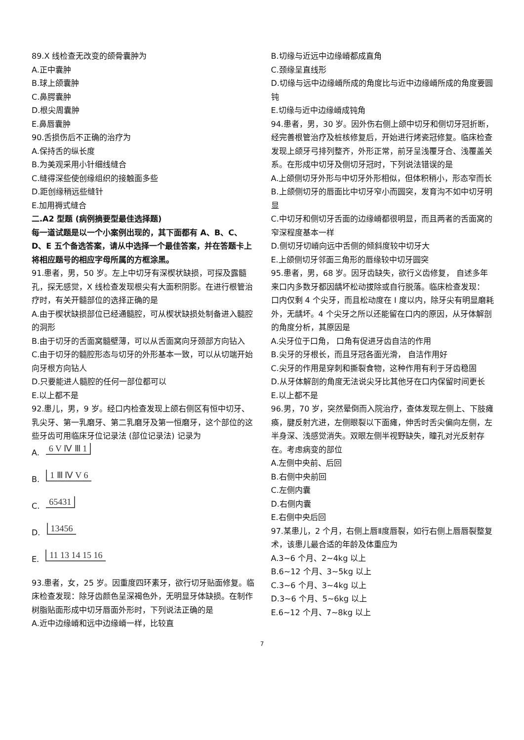89.X 线检查无改变的颌骨囊肿为
A.正中囊肿
B.球上颌囊肿
C.鼻腭囊肿
D.根尖周囊肿
E.鼻唇囊肿
90.舌损伤后不正确的治疗为
A.保持舌的纵长度
B.为美观采用小针细线缝合
C.缝得深些使创缘组织的接触面多些
D.距创缘稍远些缝针
E.加用褥式缝合
二.A2 型题 (病例摘要型最佳选择题)
每一道试题是以一个小案例出现的，其下面都有 A、B、C、D、E 五个备选答案，请从中选择一个最佳答案，并在答题卡上将相应题号的相应字母所属的方框涂黑。
91.患者，男，50 岁。左上中切牙有深楔状缺损，可探及露髓孔，探无感觉，X 线检查发现根尖有大面积阴影。在进行根管治疗时，有关开髓部位的选择正确的是
A.由于楔状缺损部位已经通髓腔，可从楔状缺损处制备进入髓腔的洞形
B.由于切牙的舌面窝髓壁薄，可以从舌面窝向牙颈部方向钻入
C.由于切牙的髓腔形态与切牙的外形基本一致，可以从切端开始向牙根方向钻人
D.只要能进人髓腔的任何一部位都可以
E.以上都不是
92.患儿，男，9 岁。经口内检查发现上颌右侧区有恒中切牙、乳尖牙、第一乳磨牙、第二乳磨牙及第一恒磨牙，这个部位的这些牙齿可用临床牙位记录法 (部位记录法) 记录为
A. 6 V Ⅳ Ⅲ 1
B. 1 Ⅲ Ⅳ V 6
C. 65431
D. 13456
E. 11 13 14 15 16
93.患者，女，25 岁。因重度四环素牙，欲行切牙贴面修复。临床检查发现：除牙齿颜色呈深褐色外，无明显牙体缺损。在制作树脂贴面形成中切牙唇面外形时，下列说法正确的是
A.近中边缘嵴和远中边缘嵴一样，比较直
B.切缘与近远中边缘嵴都成直角
C.颈缘呈直线形
D.切缘与远中边缘嵴所成的角度比与近中边缘嵴所成的角度要圆钝
E.切缘与近中边缘嵴成钝角
94.患者，男，30 岁。因外伤右侧上颌中切牙和侧切牙冠折断，经完善根管治疗及桩核修复后，开始进行烤瓷冠修复。临床检查发现上颌牙弓排列整齐，外形正常，前牙呈浅覆牙合、浅覆盖关系。在形成中切牙及侧切牙冠时，下列说法错误的是
A.上颌侧切牙外形与中切牙外形相似，但体积稍小，形态窄而长
B.上颌侧切牙的唇面比中切牙窄小而圆突，发育沟不如中切牙明显
C.中切牙和侧切牙舌面的边缘嵴都很明显，而且两者的舌面窝的窄深程度基本一样
D.侧切牙切嵴向远中舌侧的倾斜度较中切牙大
E.上颌侧切牙邻面三角形的唇缘较中切牙圆突
95.患者，男，68 岁。因牙齿缺失，欲行义齿修复， 自述多年来口内多数牙都因龋坏松动拔除或自行脱落。临床检查发现： 口内仅剩 4 个尖牙，而且松动度在 I 度以内，除牙尖有明显磨耗外，无龋坏。4 个尖牙之所以还能留在口内的原因，从牙体解剖的角度分析，其原因是
A.尖牙位于口角， 口角有促进牙齿自洁的作用
B.尖牙的牙根长，而且牙冠各面光滑， 自洁作用好
C.尖牙的作用是穿刺和撕裂食物，这种作用有利于牙齿稳固
D.从牙体解剖的角度无法说尖牙比其他牙在口内保留时间更长
E.以上都不是
96.男，70 岁，突然晕倒而入院治疗，查体发现左侧上、下肢瘫痪，腱反射亢进，左侧眼裂以下面瘫，伸舌时舌尖偏向左侧，左半身深、浅感觉消失。双眼左侧半视野缺失，瞳孔对光反射存在。考虑病变的部位
A.左侧中央前、后回
B.右侧中央前回
C.左侧内囊
D.右侧内囊
E.右侧中央后回
97.某患儿，2 个月，右侧上唇Ⅱ度唇裂，如行右侧上唇唇裂整复术，该患儿最合适的年龄及体重应为
A.3~6 个月、2~4kg 以上
B.6~12 个月、3~5kg 以上
C.3~6 个月、3~4kg 以上
D.3~6 个月、5~6kg 以上
E.6~12 个月、7~8kg 以上
7